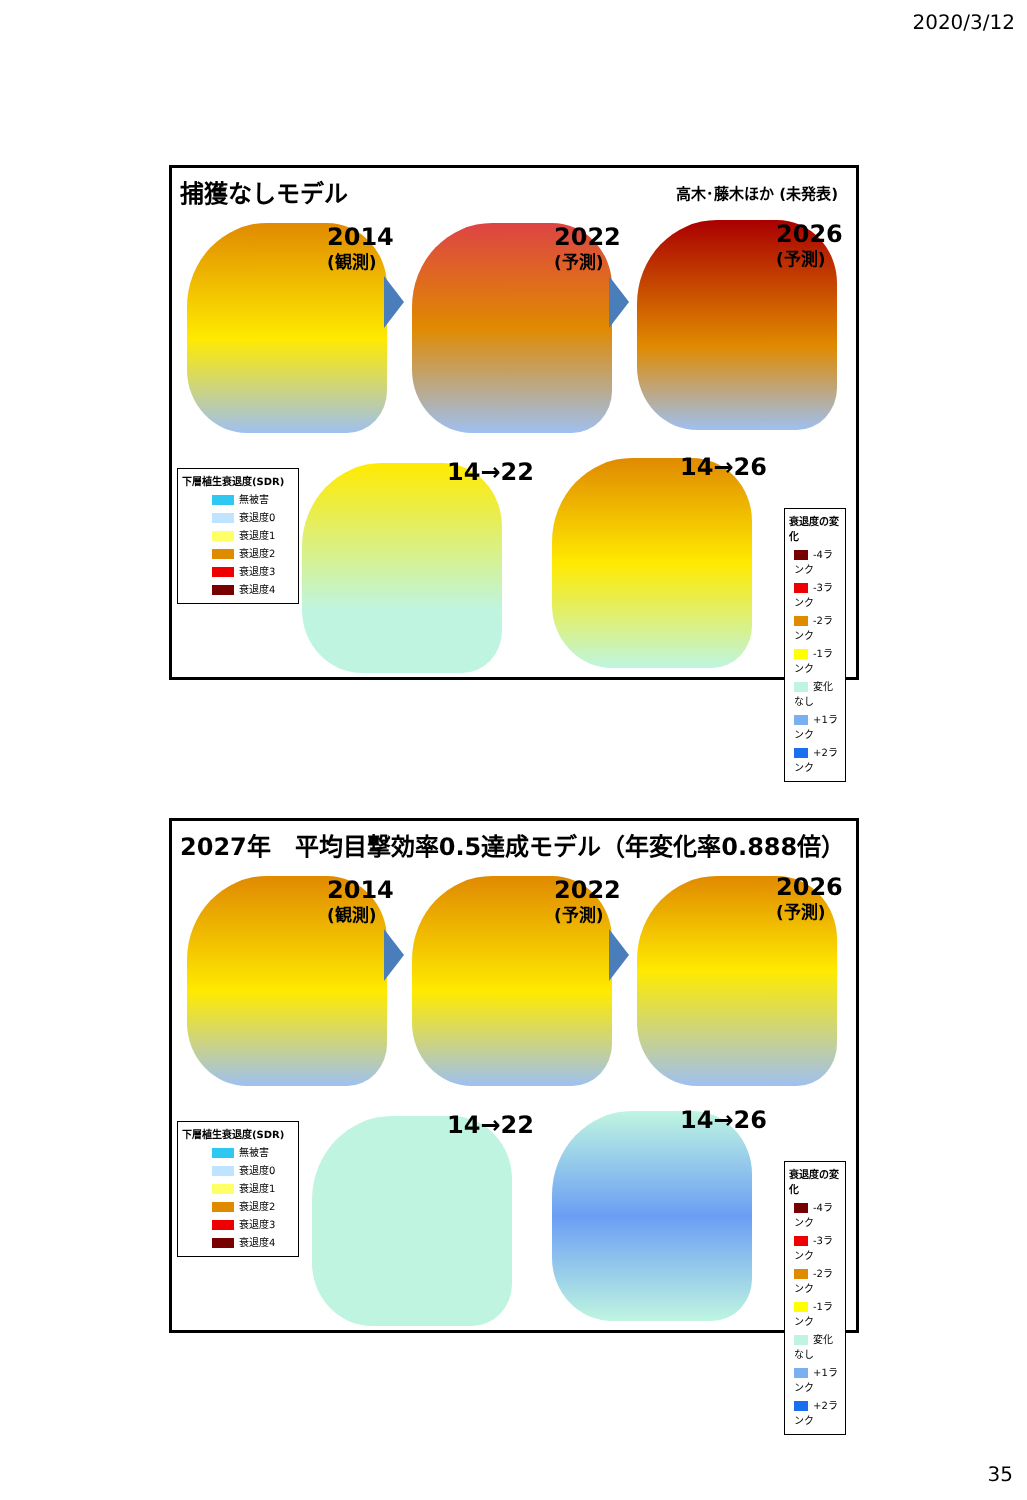2020/3/12
捕獲なしモデル
高木･藤木ほか (未発表)
2014
(観測)
2022
(予測)
2026
(予測)
下層植生衰退度(SDR)
無被害
衰退度0
衰退度1
衰退度2
衰退度3
衰退度4
14→22 14→26
衰退度の変化
-4ランク
-3ランク
-2ランク
-1ランク
変化なし
+1ランク
+2ランク
2027年　平均目撃効率0.5達成モデル（年変化率0.888倍）
2014
(観測)
2022
(予測)
2026
(予測)
下層植生衰退度(SDR)
無被害
衰退度0
衰退度1
衰退度2
衰退度3
衰退度4
14→22 14→26
衰退度の変化
-4ランク
-3ランク
-2ランク
-1ランク
変化なし
+1ランク
+2ランク
35